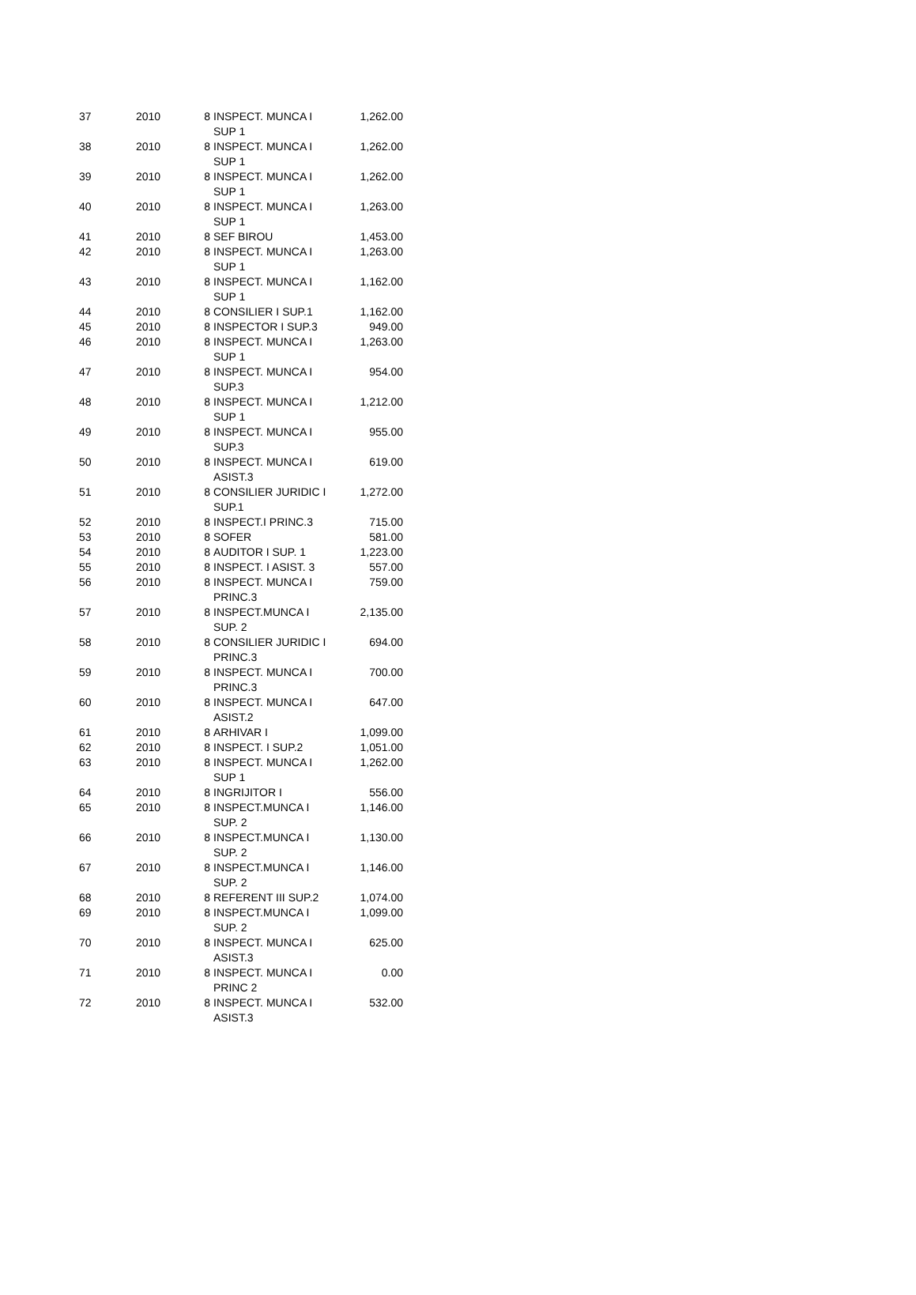| 37 | 2010 | 8 | INSPECT. MUNCA I SUP 1 | 1,262.00 |
| 38 | 2010 | 8 | INSPECT. MUNCA I SUP 1 | 1,262.00 |
| 39 | 2010 | 8 | INSPECT. MUNCA I SUP 1 | 1,262.00 |
| 40 | 2010 | 8 | INSPECT. MUNCA I SUP 1 | 1,263.00 |
| 41 | 2010 | 8 | SEF BIROU | 1,453.00 |
| 42 | 2010 | 8 | INSPECT. MUNCA I SUP 1 | 1,263.00 |
| 43 | 2010 | 8 | INSPECT. MUNCA I SUP 1 | 1,162.00 |
| 44 | 2010 | 8 | CONSILIER I SUP.1 | 1,162.00 |
| 45 | 2010 | 8 | INSPECTOR I SUP.3 | 949.00 |
| 46 | 2010 | 8 | INSPECT. MUNCA I SUP 1 | 1,263.00 |
| 47 | 2010 | 8 | INSPECT. MUNCA I SUP.3 | 954.00 |
| 48 | 2010 | 8 | INSPECT. MUNCA I SUP 1 | 1,212.00 |
| 49 | 2010 | 8 | INSPECT. MUNCA I SUP.3 | 955.00 |
| 50 | 2010 | 8 | INSPECT. MUNCA I ASIST.3 | 619.00 |
| 51 | 2010 | 8 | CONSILIER JURIDIC I SUP.1 | 1,272.00 |
| 52 | 2010 | 8 | INSPECT.I PRINC.3 | 715.00 |
| 53 | 2010 | 8 | SOFER | 581.00 |
| 54 | 2010 | 8 | AUDITOR I SUP. 1 | 1,223.00 |
| 55 | 2010 | 8 | INSPECT. I ASIST. 3 | 557.00 |
| 56 | 2010 | 8 | INSPECT. MUNCA I PRINC.3 | 759.00 |
| 57 | 2010 | 8 | INSPECT.MUNCA I SUP. 2 | 2,135.00 |
| 58 | 2010 | 8 | CONSILIER JURIDIC I PRINC.3 | 694.00 |
| 59 | 2010 | 8 | INSPECT. MUNCA I PRINC.3 | 700.00 |
| 60 | 2010 | 8 | INSPECT. MUNCA I ASIST.2 | 647.00 |
| 61 | 2010 | 8 | ARHIVAR I | 1,099.00 |
| 62 | 2010 | 8 | INSPECT. I SUP.2 | 1,051.00 |
| 63 | 2010 | 8 | INSPECT. MUNCA I SUP 1 | 1,262.00 |
| 64 | 2010 | 8 | INGRIJITOR I | 556.00 |
| 65 | 2010 | 8 | INSPECT.MUNCA I SUP. 2 | 1,146.00 |
| 66 | 2010 | 8 | INSPECT.MUNCA I SUP. 2 | 1,130.00 |
| 67 | 2010 | 8 | INSPECT.MUNCA I SUP. 2 | 1,146.00 |
| 68 | 2010 | 8 | REFERENT III SUP.2 | 1,074.00 |
| 69 | 2010 | 8 | INSPECT.MUNCA I SUP. 2 | 1,099.00 |
| 70 | 2010 | 8 | INSPECT. MUNCA I ASIST.3 | 625.00 |
| 71 | 2010 | 8 | INSPECT. MUNCA I PRINC 2 | 0.00 |
| 72 | 2010 | 8 | INSPECT. MUNCA I ASIST.3 | 532.00 |